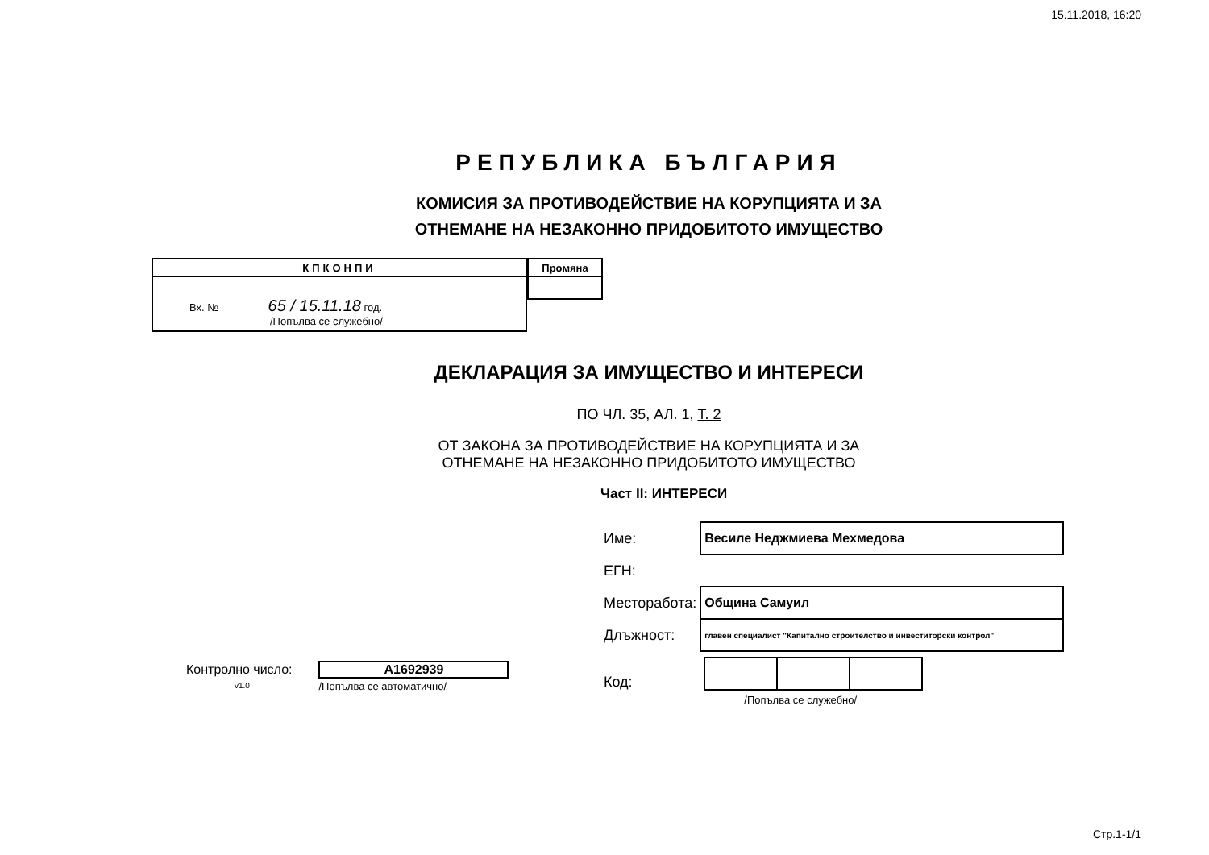15.11.2018, 16:20
РЕПУБЛИКА БЪЛГАРИЯ
КОМИСИЯ ЗА ПРОТИВОДЕЙСТВИЕ НА КОРУПЦИЯТА И ЗА
ОТНЕМАНЕ НА НЕЗАКОННО ПРИДОБИТОТО ИМУЩЕСТВО
КПКОНПИ
Вх. № 65 / 15.11.18 год.
/Попълва се служебно/
Промяна
ДЕКЛАРАЦИЯ ЗА ИМУЩЕСТВО И ИНТЕРЕСИ
ПО ЧЛ. 35, АЛ. 1, Т. 2
ОТ ЗАКОНА ЗА ПРОТИВОДЕЙСТВИЕ НА КОРУПЦИЯТА И ЗА
ОТНЕМАНЕ НА НЕЗАКОННО ПРИДОБИТОТО ИМУЩЕСТВО
Част II: ИНТЕРЕСИ
| Контролно число: v1.0 | A1692939 /Попълва се автоматично/ |
| Име: | Весиле Неджмиева Мехмедова |
| ЕГН: | |
| Месторабота: | Община Самуил |
| Длъжност: | главен специалист "Капитално строителство и инвеститорски контрол" |
| Код: | /Попълва се служебно/ |
Стр.1-1/1